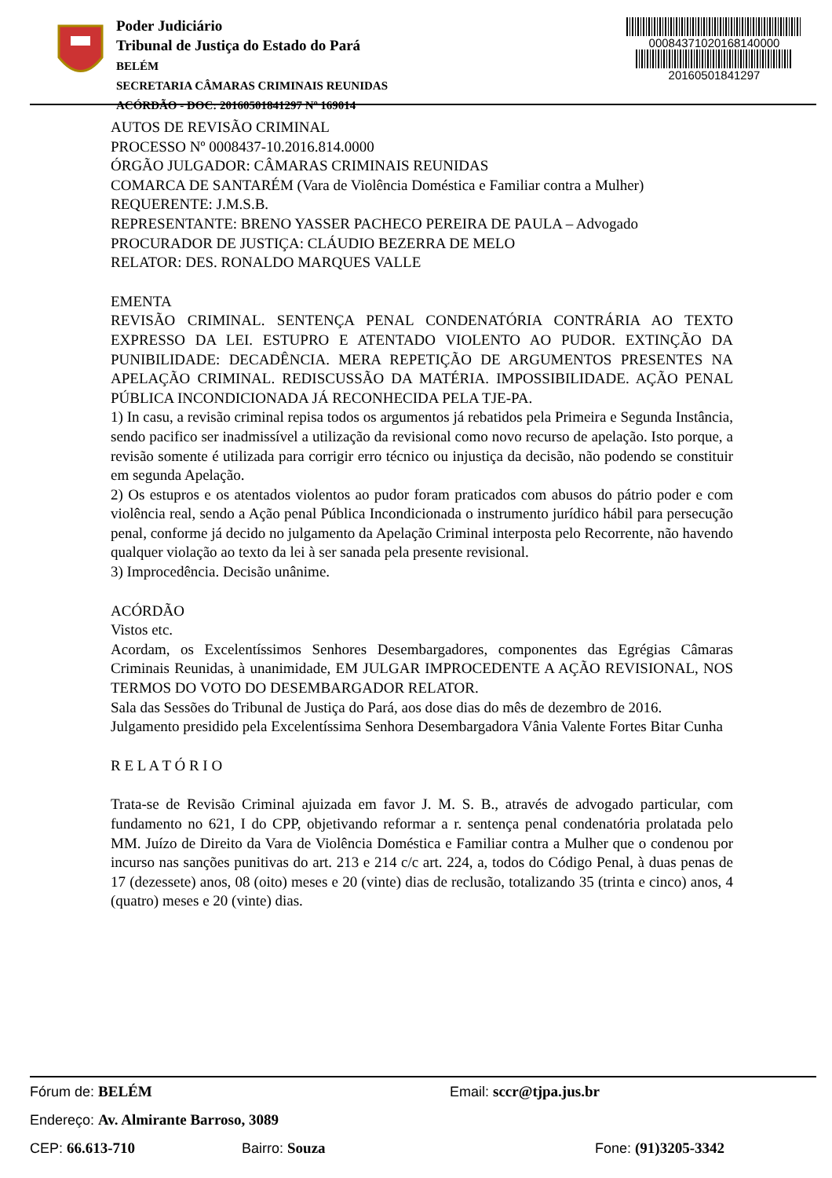Poder Judiciário
Tribunal de Justiça do Estado do Pará
BELÉM
SECRETARIA CÂMARAS CRIMINAIS REUNIDAS
ACÓRDÃO - DOC: 20160501841297 Nº 169014
00084371020168140000
20160501841297
AUTOS DE REVISÃO CRIMINAL
PROCESSO Nº 0008437-10.2016.814.0000
ÓRGÃO JULGADOR: CÂMARAS CRIMINAIS REUNIDAS
COMARCA DE SANTARÉM (Vara de Violência Doméstica e Familiar contra a Mulher)
REQUERENTE: J.M.S.B.
REPRESENTANTE: BRENO YASSER PACHECO PEREIRA DE PAULA – Advogado
PROCURADOR DE JUSTIÇA: CLÁUDIO BEZERRA DE MELO
RELATOR: DES. RONALDO MARQUES VALLE
EMENTA
REVISÃO CRIMINAL. SENTENÇA PENAL CONDENATÓRIA CONTRÁRIA AO TEXTO EXPRESSO DA LEI. ESTUPRO E ATENTADO VIOLENTO AO PUDOR. EXTINÇÃO DA PUNIBILIDADE: DECADÊNCIA. MERA REPETIÇÃO DE ARGUMENTOS PRESENTES NA APELAÇÃO CRIMINAL. REDISCUSSÃO DA MATÉRIA. IMPOSSIBILIDADE. AÇÃO PENAL PÚBLICA INCONDICIONADA JÁ RECONHECIDA PELA TJE-PA.
1) In casu, a revisão criminal repisa todos os argumentos já rebatidos pela Primeira e Segunda Instância, sendo pacifico ser inadmissível a utilização da revisional como novo recurso de apelação. Isto porque, a revisão somente é utilizada para corrigir erro técnico ou injustiça da decisão, não podendo se constituir em segunda Apelação.
2) Os estupros e os atentados violentos ao pudor foram praticados com abusos do pátrio poder e com violência real, sendo a Ação penal Pública Incondicionada o instrumento jurídico hábil para persecução penal, conforme já decido no julgamento da Apelação Criminal interposta pelo Recorrente, não havendo qualquer violação ao texto da lei à ser sanada pela presente revisional.
3) Improcedência. Decisão unânime.
ACÓRDÃO
Vistos etc.
Acordam, os Excelentíssimos Senhores Desembargadores, componentes das Egrégias Câmaras Criminais Reunidas, à unanimidade, EM JULGAR IMPROCEDENTE A AÇÃO REVISIONAL, NOS TERMOS DO VOTO DO DESEMBARGADOR RELATOR.
Sala das Sessões do Tribunal de Justiça do Pará, aos dose dias do mês de dezembro de 2016.
Julgamento presidido pela Excelentíssima Senhora Desembargadora Vânia Valente Fortes Bitar Cunha
R E L A T Ó R I O
Trata-se de Revisão Criminal ajuizada em favor J. M. S. B., através de advogado particular, com fundamento no 621, I do CPP, objetivando reformar a r. sentença penal condenatória prolatada pelo MM. Juízo de Direito da Vara de Violência Doméstica e Familiar contra a Mulher que o condenou por incurso nas sanções punitivas do art. 213 e 214 c/c art. 224, a, todos do Código Penal, à duas penas de 17 (dezessete) anos, 08 (oito) meses e 20 (vinte) dias de reclusão, totalizando 35 (trinta e cinco) anos, 4 (quatro) meses e 20 (vinte) dias.
Fórum de: BELÉM Email: sccr@tjpa.jus.br
Endereço: Av. Almirante Barroso, 3089
CEP: 66.613-710 Bairro: Souza Fone: (91)3205-3342